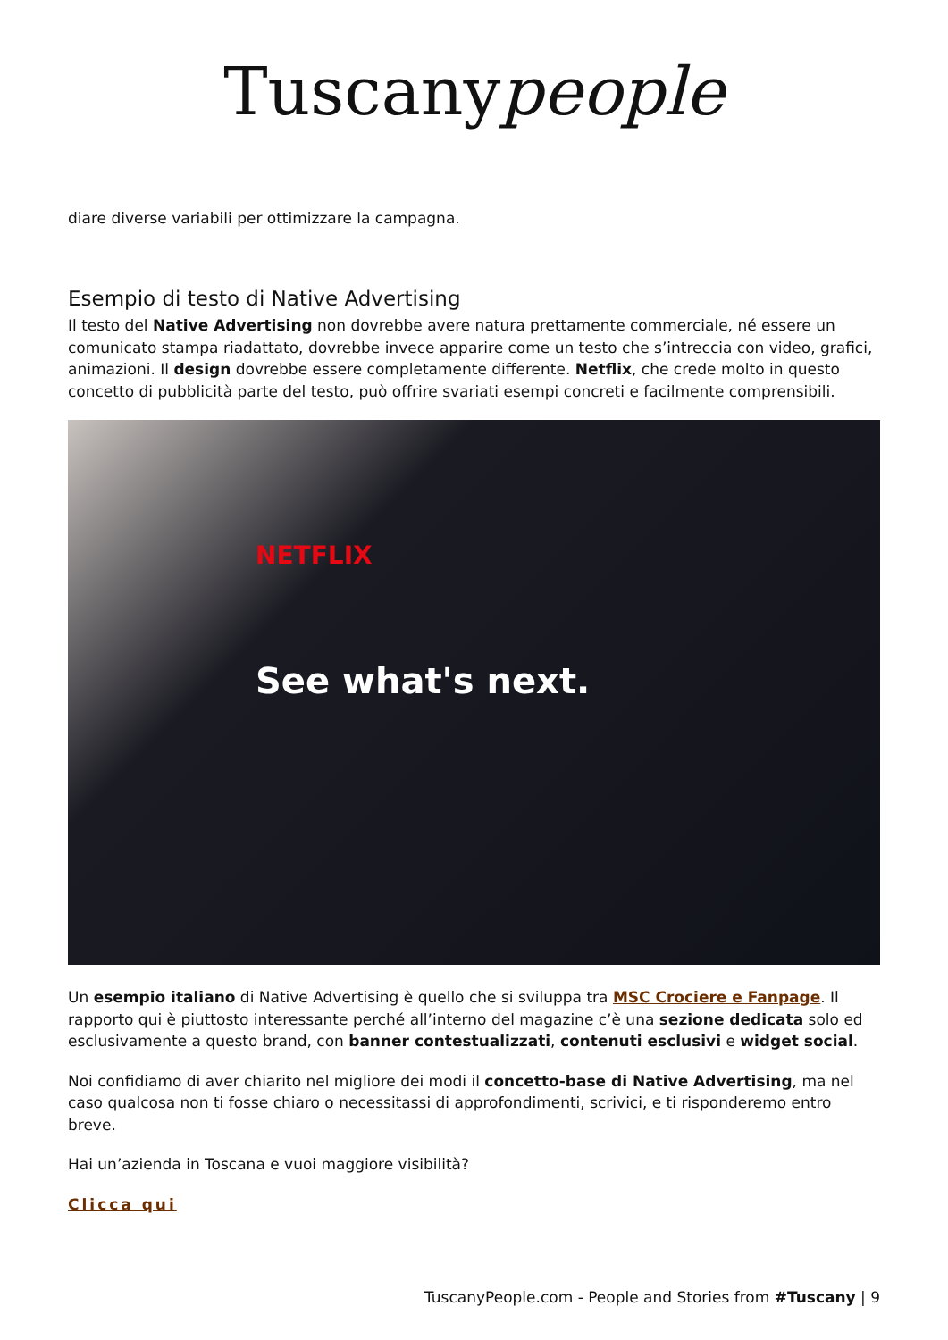Tuscanypeople
diare diverse variabili per ottimizzare la campagna.
Esempio di testo di Native Advertising
Il testo del Native Advertising non dovrebbe avere natura prettamente commerciale, né essere un comunicato stampa riadattato, dovrebbe invece apparire come un testo che s’intreccia con video, grafici, animazioni. Il design dovrebbe essere completamente differente. Netflix, che crede molto in questo concetto di pubblicità parte del testo, può offrire svariati esempi concreti e facilmente comprensibili.
NETFLIX
See what's next.
Un esempio italiano di Native Advertising è quello che si sviluppa tra MSC Crociere e Fanpage. Il rapporto qui è piuttosto interessante perché all’interno del magazine c’è una sezione dedicata solo ed esclusivamente a questo brand, con banner contestualizzati, contenuti esclusivi e widget social.
Noi confidiamo di aver chiarito nel migliore dei modi il concetto-base di Native Advertising, ma nel caso qualcosa non ti fosse chiaro o necessitassi di approfondimenti, scrivici, e ti risponderemo entro breve.
Hai un’azienda in Toscana e vuoi maggiore visibilità?
Clicca qui
TuscanyPeople.com - People and Stories from #Tuscany | 9